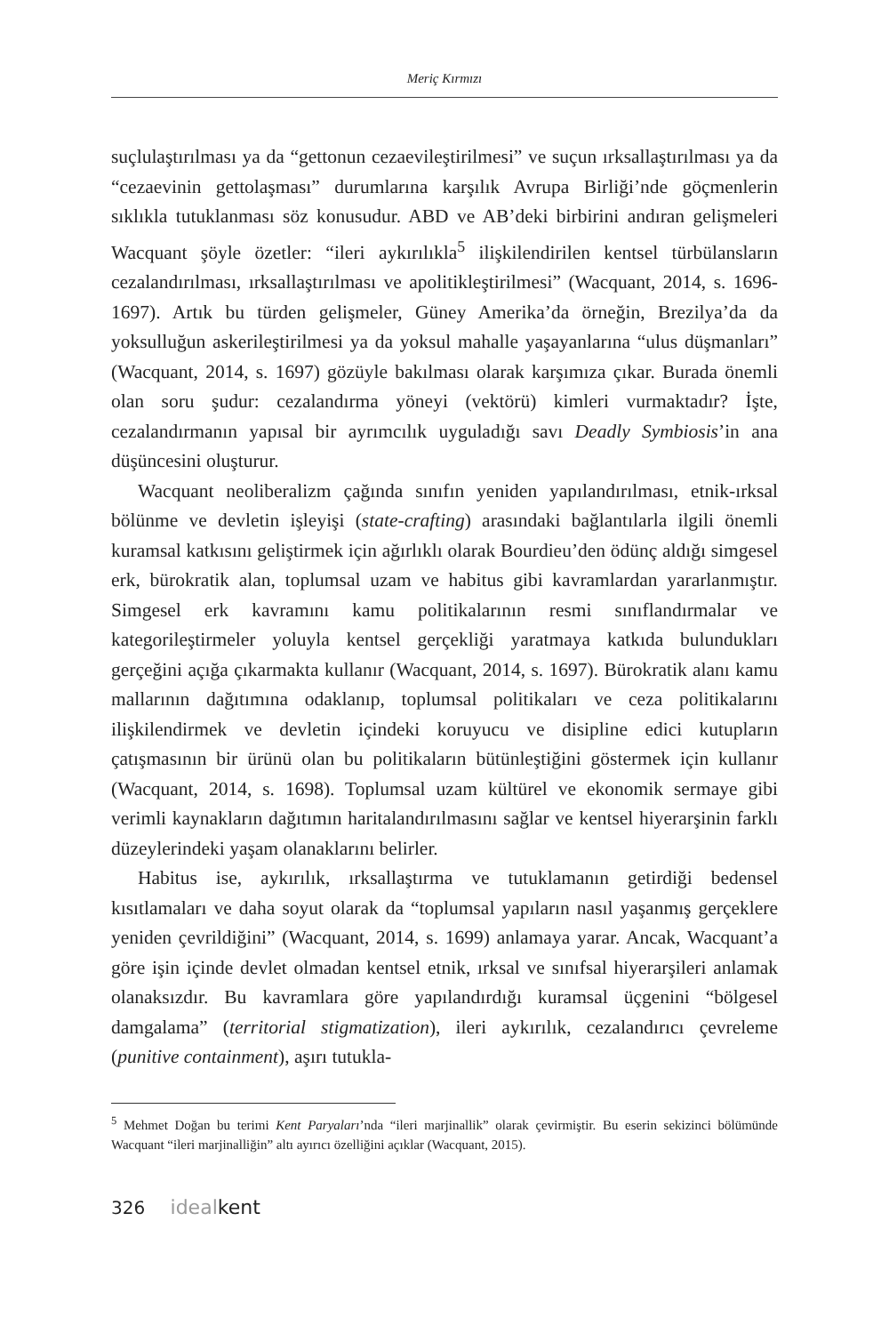Meriç Kırmızı
suçlulaştırılması ya da “gettonun cezaevileştirilmesi” ve suçun ırksallaştırılması ya da “cezaevinin gettolaşması” durumlarına karşılık Avrupa Birliği’nde göçmenlerin sıklıkla tutuklanması söz konusudur. ABD ve AB’deki birbirini andıran gelişmeleri Wacquant şöyle özetler: “ileri aykırılıkla<sup>5</sup> ilişkilendirilen kentsel türbülansların cezalandırılması, ırksallaştırılması ve apolitikleştirilmesi” (Wacquant, 2014, s. 1696-1697). Artık bu türden gelişmeler, Güney Amerika’da örneğin, Brezilya’da da yoksulluğun askerileştirilmesi ya da yoksul mahalle yaşayanlarına “ulus düşmanları” (Wacquant, 2014, s. 1697) gözüyle bakılması olarak karşımıza çıkar. Burada önemli olan soru şudur: cezalandırma yöneyi (vektörü) kimleri vurmaktadır? İşte, cezalandırmanın yapısal bir ayrımcılık uyguladığı savı Deadly Symbiosis’in ana düşüncesini oluşturur.
Wacquant neoliberalizm çağında sınıfın yeniden yapılandırılması, etnik-ırksal bölünme ve devletin işleyişi (state-crafting) arasındaki bağlantılarla ilgili önemli kuramsal katkısını geliştirmek için ağırlıklı olarak Bourdieu’den ödünç aldığı simgesel erk, bürokratik alan, toplumsal uzam ve habitus gibi kavramlardan yararlanmıştır. Simgesel erk kavramını kamu politikalarının resmi sınıflandırmalar ve kategorileştirmeler yoluyla kentsel gerçekliği yaratmaya katkıda bulundukları gerçeğini açığa çıkarmakta kullanır (Wacquant, 2014, s. 1697). Bürokratik alanı kamu mallarının dağıtımına odaklanıp, toplumsal politikaları ve ceza politikalarını ilişkilendirmek ve devletin içindeki koruyucu ve disipline edici kutupların çatışmasının bir ürünü olan bu politikaların bütünleştiğini göstermek için kullanır (Wacquant, 2014, s. 1698). Toplumsal uzam kültürel ve ekonomik sermaye gibi verimli kaynakların dağıtımın haritalandırılmasını sağlar ve kentsel hiyerarşinin farklı düzeylerindeki yaşam olanaklarını belirler.
Habitus ise, aykırılık, ırksallaştırma ve tutuklamanın getirdiği bedensel kısıtlamaları ve daha soyut olarak da “toplumsal yapıların nasıl yaşanmış gerçeklere yeniden çevrildiğini” (Wacquant, 2014, s. 1699) anlamaya yarar. Ancak, Wacquant’a göre işin içinde devlet olmadan kentsel etnik, ırksal ve sınıfsal hiyerarşileri anlamak olanaksızdır. Bu kavramlara göre yapılandırdığı kuramsal üçgenini “bölgesel damgalama” (territorial stigmatization), ileri aykırılık, cezalandırıcı çevreleme (punitive containment), aşırı tutukla-
<sup>5</sup> Mehmet Doğan bu terimi Kent Paryaları’nda “ileri marjinallik” olarak çevirmiştir. Bu eserin sekizinci bölümünde Wacquant “ileri marjinalliğin” altı ayırıcı özelliğini açıklar (Wacquant, 2015).
326 ideal kent